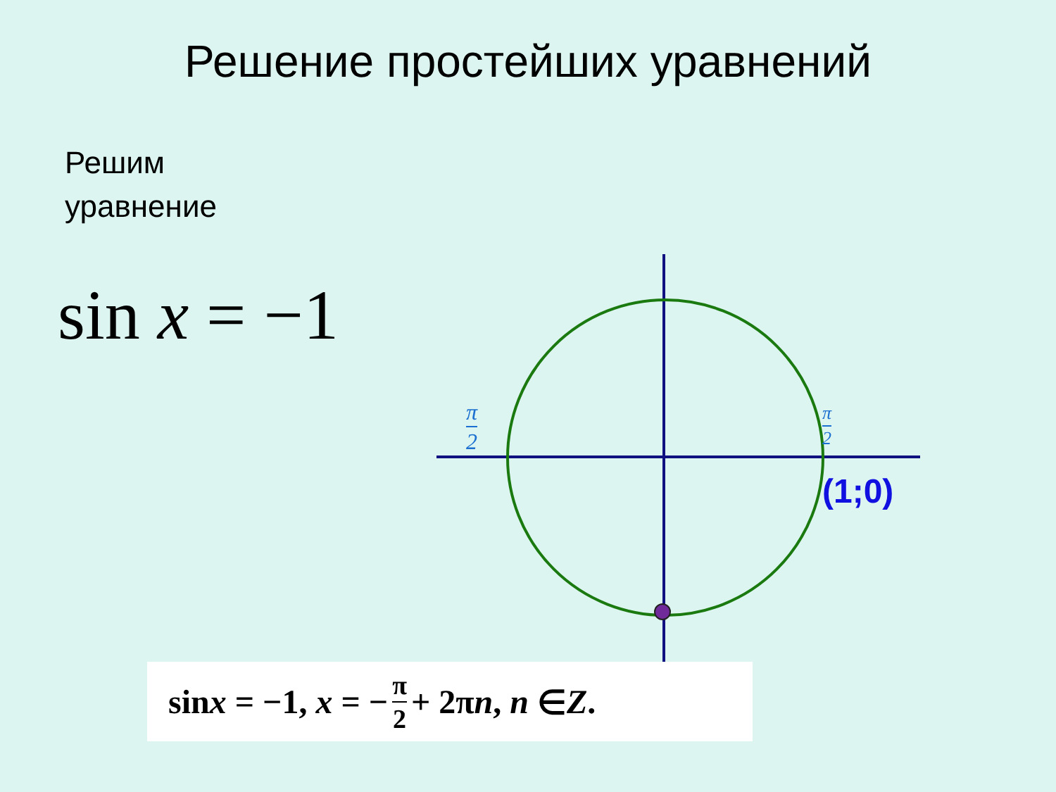Решение простейших уравнений
Решим
уравнение
sin x = −1
π
2
π
2
(1;0)
sin x = −1, x = − π 2 + 2π n, n ∈ Z.